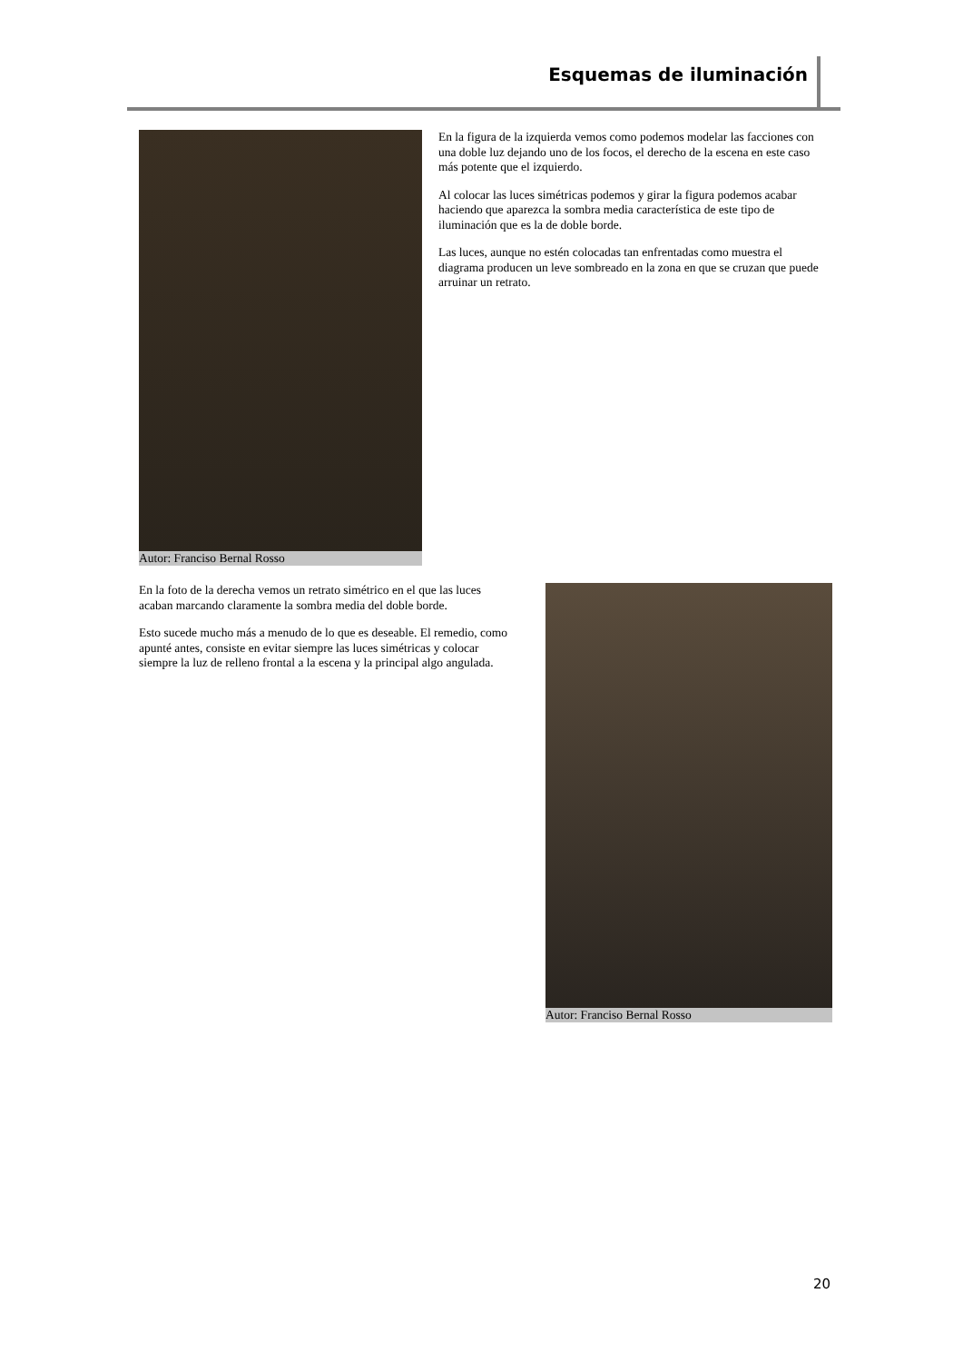Esquemas de iluminación
Autor: Franciso Bernal Rosso
En la figura de la izquierda vemos como podemos modelar las facciones con una doble luz dejando uno de los focos, el derecho de la escena en este caso más potente que el izquierdo.
Al colocar las luces simétricas podemos y girar la figura podemos acabar haciendo que aparezca la sombra media característica de este tipo de iluminación que es la de doble borde.
Las luces, aunque no estén colocadas tan enfrentadas como muestra el diagrama producen un leve sombreado en la zona en que se cruzan que puede arruinar un retrato.
En la foto de la derecha vemos un retrato simétrico en el que las luces acaban marcando claramente la sombra media del doble borde.
Esto sucede mucho más a menudo de lo que es deseable. El remedio, como apunté antes, consiste en evitar siempre las luces simétricas y colocar siempre la luz de relleno frontal a la escena y la principal algo angulada.
Autor: Franciso Bernal Rosso
20